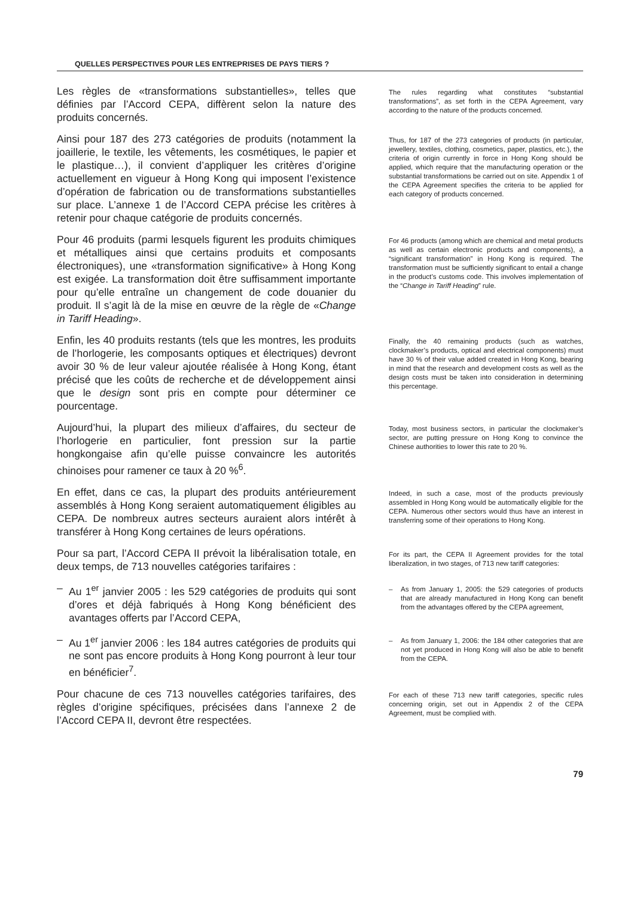QUELLES PERSPECTIVES POUR LES ENTREPRISES DE PAYS TIERS ?
Les règles de «transformations substantielles», telles que définies par l’Accord CEPA, diffèrent selon la nature des produits concernés.
The rules regarding what constitutes “substantial transformations”, as set forth in the CEPA Agreement, vary according to the nature of the products concerned.
Ainsi pour 187 des 273 catégories de produits (notamment la joaillerie, le textile, les vêtements, les cosmétiques, le papier et le plastique…), il convient d’appliquer les critères d’origine actuellement en vigueur à Hong Kong qui imposent l’existence d’opération de fabrication ou de transformations substantielles sur place. L’annexe 1 de l’Accord CEPA précise les critères à retenir pour chaque catégorie de produits concernés.
Thus, for 187 of the 273 categories of products (in particular, jewellery, textiles, clothing, cosmetics, paper, plastics, etc.), the criteria of origin currently in force in Hong Kong should be applied, which require that the manufacturing operation or the substantial transformations be carried out on site. Appendix 1 of the CEPA Agreement specifies the criteria to be applied for each category of products concerned.
Pour 46 produits (parmi lesquels figurent les produits chimiques et métalliques ainsi que certains produits et composants électroniques), une «transformation significative» à Hong Kong est exigée. La transformation doit être suffisamment importante pour qu’elle entraîne un changement de code douanier du produit. Il s’agit là de la mise en œuvre de la règle de «Change in Tariff Heading».
For 46 products (among which are chemical and metal products as well as certain electronic products and components), a “significant transformation” in Hong Kong is required. The transformation must be sufficiently significant to entail a change in the product’s customs code. This involves implementation of the “Change in Tariff Heading” rule.
Enfin, les 40 produits restants (tels que les montres, les produits de l’horlogerie, les composants optiques et électriques) devront avoir 30 % de leur valeur ajoutée réalisée à Hong Kong, étant précisé que les coûts de recherche et de développement ainsi que le design sont pris en compte pour déterminer ce pourcentage.
Finally, the 40 remaining products (such as watches, clockmaker’s products, optical and electrical components) must have 30 % of their value added created in Hong Kong, bearing in mind that the research and development costs as well as the design costs must be taken into consideration in determining this percentage.
Aujourd’hui, la plupart des milieux d’affaires, du secteur de l’horlogerie en particulier, font pression sur la partie hongkongaise afin qu’elle puisse convaincre les autorités chinoises pour ramener ce taux à 20 %<sup>6</sup>.
Today, most business sectors, in particular the clockmaker’s sector, are putting pressure on Hong Kong to convince the Chinese authorities to lower this rate to 20 %.
En effet, dans ce cas, la plupart des produits antérieurement assemblés à Hong Kong seraient automatiquement éligibles au CEPA. De nombreux autres secteurs auraient alors intérêt à transférer à Hong Kong certaines de leurs opérations.
Indeed, in such a case, most of the products previously assembled in Hong Kong would be automatically eligible for the CEPA. Numerous other sectors would thus have an interest in transferring some of their operations to Hong Kong.
Pour sa part, l’Accord CEPA II prévoit la libéralisation totale, en deux temps, de 713 nouvelles catégories tarifaires :
For its part, the CEPA II Agreement provides for the total liberalization, in two stages, of 713 new tariff categories:
– Au 1<sup>er</sup> janvier 2005 : les 529 catégories de produits qui sont d’ores et déjà fabriqués à Hong Kong bénéficient des avantages offerts par l’Accord CEPA,
– As from January 1, 2005: the 529 categories of products that are already manufactured in Hong Kong can benefit from the advantages offered by the CEPA agreement,
– Au 1<sup>er</sup> janvier 2006 : les 184 autres catégories de produits qui ne sont pas encore produits à Hong Kong pourront à leur tour en bénéficier<sup>7</sup>.
– As from January 1, 2006: the 184 other categories that are not yet produced in Hong Kong will also be able to benefit from the CEPA.
Pour chacune de ces 713 nouvelles catégories tarifaires, des règles d’origine spécifiques, précisées dans l’annexe 2 de l’Accord CEPA II, devront être respectées.
For each of these 713 new tariff categories, specific rules concerning origin, set out in Appendix 2 of the CEPA Agreement, must be complied with.
79